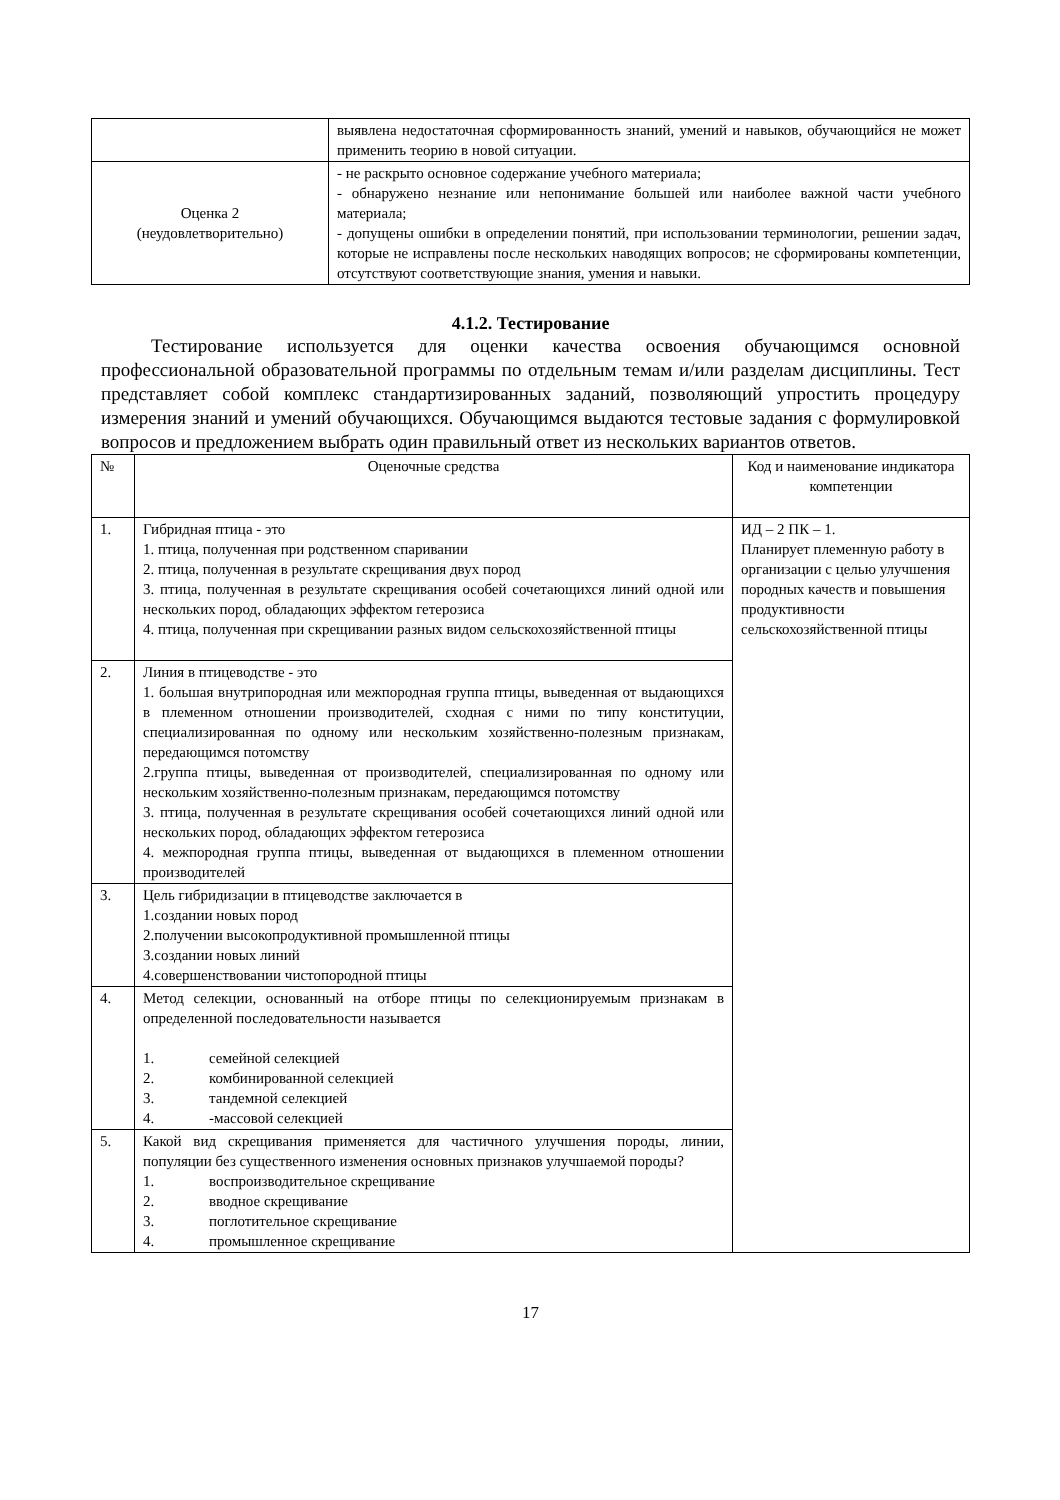| | выявлена недостаточная сформированность знаний, умений и навыков, обучающийся не может применить теорию в новой ситуации. |
| Оценка 2 (неудовлетворительно) | - не раскрыто основное содержание учебного материала; - обнаружено незнание или непонимание большей или наиболее важной части учебного материала; - допущены ошибки в определении понятий, при использовании терминологии, решении задач, которые не исправлены после нескольких наводящих вопросов; не сформированы компетенции, отсутствуют соответствующие знания, умения и навыки. |
4.1.2. Тестирование
Тестирование используется для оценки качества освоения обучающимся основной профессиональной образовательной программы по отдельным темам и/или разделам дисциплины. Тест представляет собой комплекс стандартизированных заданий, позволяющий упростить процедуру измерения знаний и умений обучающихся. Обучающимся выдаются тестовые задания с формулировкой вопросов и предложением выбрать один правильный ответ из нескольких вариантов ответов.
| № | Оценочные средства | Код и наименование индикатора компетенции |
| --- | --- | --- |
| 1. | Гибридная птица - это 1. птица, полученная при родственном спаривании 2. птица, полученная в результате скрещивания двух пород 3. птица, полученная в результате скрещивания особей сочетающихся линий одной или нескольких пород, обладающих эффектом гетерозиса 4. птица, полученная при скрещивании разных видом сельскохозяйственной птицы | ИД – 2 ПК – 1. Планирует племенную работу в организации с целью улучшения породных качеств и повышения продуктивности сельскохозяйственной птицы |
| 2. | Линия в птицеводстве - это 1. большая внутрипородная или межпородная группа птицы, выведенная от выдающихся в племенном отношении производителей, сходная с ними по типу конституции, специализированная по одному или нескольким хозяйственно-полезным признакам, передающимся потомству 2.группа птицы, выведенная от производителей, специализированная по одному или нескольким хозяйственно-полезным признакам, передающимся потомству 3. птица, полученная в результате скрещивания особей сочетающихся линий одной или нескольких пород, обладающих эффектом гетерозиса 4. межпородная группа птицы, выведенная от выдающихся в племенном отношении производителей | |
| 3. | Цель гибридизации в птицеводстве заключается в 1.создании новых пород 2.получении высокопродуктивной промышленной птицы 3.создании новых линий 4.совершенствовании чистопородной птицы | |
| 4. | Метод селекции, основанный на отборе птицы по селекционируемым признакам в определенной последовательности называется 1. семейной селекцией 2. комбинированной селекцией 3. тандемной селекцией 4. -массовой селекцией | |
| 5. | Какой вид скрещивания применяется для частичного улучшения породы, линии, популяции без существенного изменения основных признаков улучшаемой породы? 1. воспроизводительное скрещивание 2. вводное скрещивание 3. поглотительное скрещивание 4. промышленное скрещивание | |
17